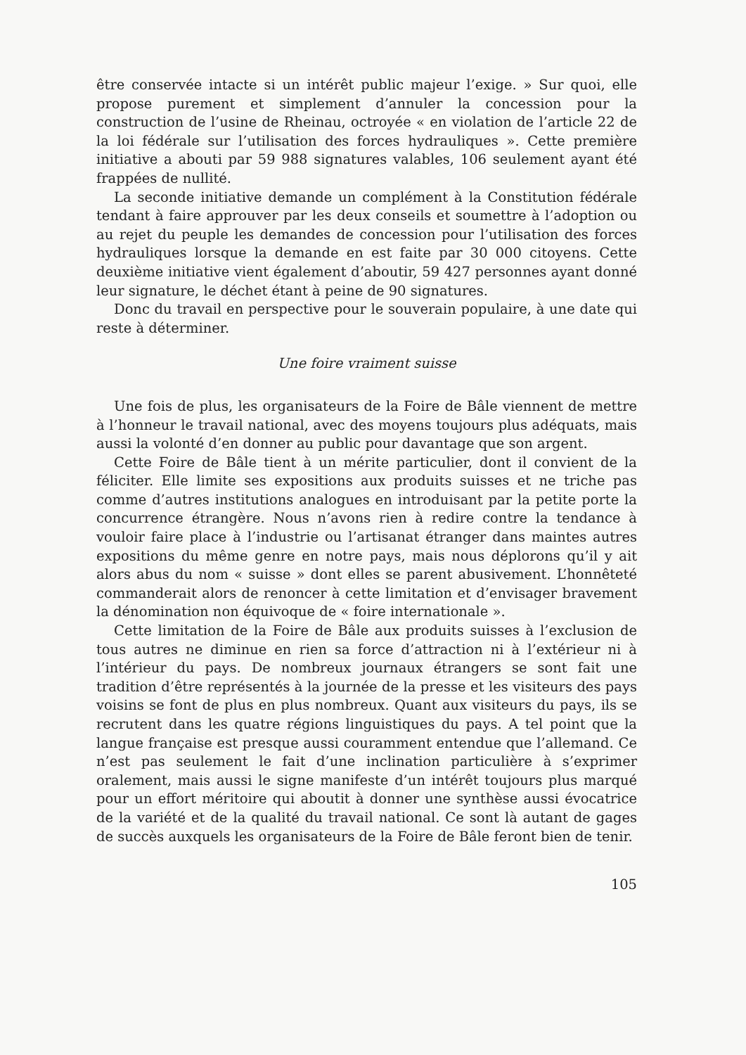être conservée intacte si un intérêt public majeur l’exige. » Sur quoi, elle propose purement et simplement d’annuler la concession pour la construction de l’usine de Rheinau, octroyée « en violation de l’article 22 de la loi fédérale sur l’utilisation des forces hydrauliques ». Cette première initiative a abouti par 59 988 signatures valables, 106 seulement ayant été frappées de nullité.
La seconde initiative demande un complément à la Constitution fédérale tendant à faire approuver par les deux conseils et soumettre à l’adoption ou au rejet du peuple les demandes de concession pour l’utilisation des forces hydrauliques lorsque la demande en est faite par 30 000 citoyens. Cette deuxième initiative vient également d’aboutir, 59 427 personnes ayant donné leur signature, le déchet étant à peine de 90 signatures.
Donc du travail en perspective pour le souverain populaire, à une date qui reste à déterminer.
Une foire vraiment suisse
Une fois de plus, les organisateurs de la Foire de Bâle viennent de mettre à l’honneur le travail national, avec des moyens toujours plus adéquats, mais aussi la volonté d’en donner au public pour davantage que son argent.
Cette Foire de Bâle tient à un mérite particulier, dont il convient de la féliciter. Elle limite ses expositions aux produits suisses et ne triche pas comme d’autres institutions analogues en introduisant par la petite porte la concurrence étrangère. Nous n’avons rien à redire contre la tendance à vouloir faire place à l’industrie ou l’artisanat étranger dans maintes autres expositions du même genre en notre pays, mais nous déplorons qu’il y ait alors abus du nom « suisse » dont elles se parent abusivement. L’honnêteté commanderait alors de renoncer à cette limitation et d’envisager bravement la dénomination non équivoque de « foire internationale ».
Cette limitation de la Foire de Bâle aux produits suisses à l’exclusion de tous autres ne diminue en rien sa force d’attraction ni à l’extérieur ni à l’intérieur du pays. De nombreux journaux étrangers se sont fait une tradition d’être représentés à la journée de la presse et les visiteurs des pays voisins se font de plus en plus nombreux. Quant aux visiteurs du pays, ils se recrutent dans les quatre régions linguistiques du pays. A tel point que la langue française est presque aussi couramment entendue que l’allemand. Ce n’est pas seulement le fait d’une inclination particulière à s’exprimer oralement, mais aussi le signe manifeste d’un intérêt toujours plus marqué pour un effort méritoire qui aboutit à donner une synthèse aussi évocatrice de la variété et de la qualité du travail national. Ce sont là autant de gages de succès auxquels les organisateurs de la Foire de Bâle feront bien de tenir.
105